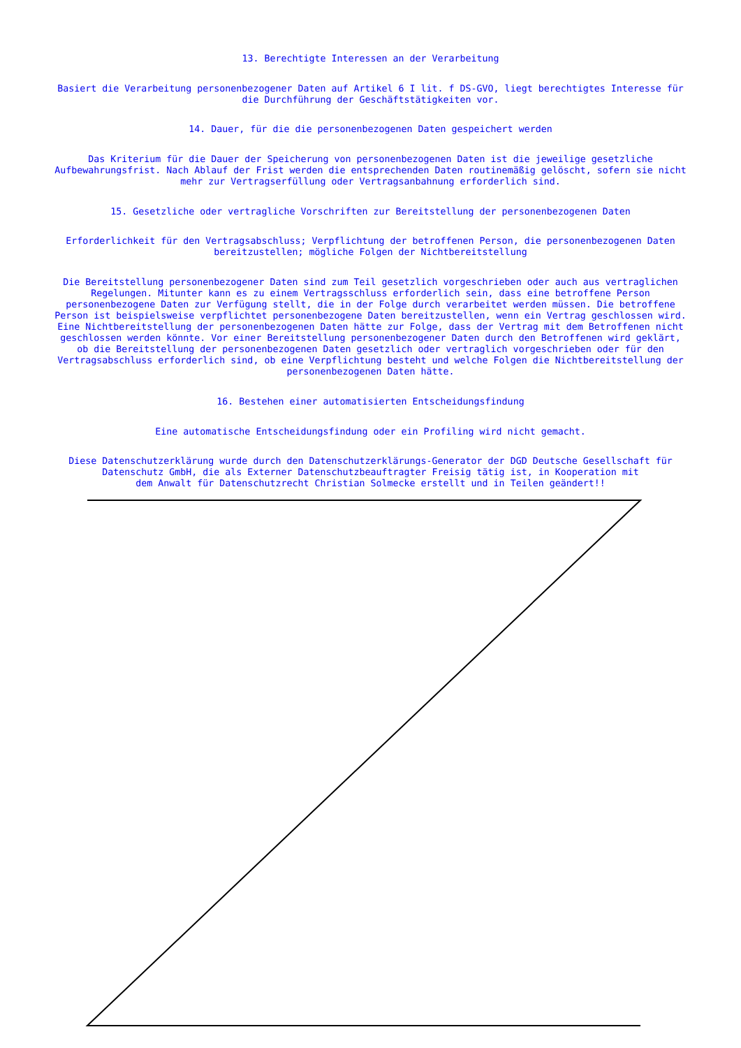13. Berechtigte Interessen an der Verarbeitung
Basiert die Verarbeitung personenbezogener Daten auf Artikel 6 I lit. f DS-GVO, liegt berechtigtes Interesse für die Durchführung der Geschäftstätigkeiten vor.
14. Dauer, für die die personenbezogenen Daten gespeichert werden
Das Kriterium für die Dauer der Speicherung von personenbezogenen Daten ist die jeweilige gesetzliche Aufbewahrungsfrist. Nach Ablauf der Frist werden die entsprechenden Daten routinemäßig gelöscht, sofern sie nicht mehr zur Vertragserfüllung oder Vertragsanbahnung erforderlich sind.
15. Gesetzliche oder vertragliche Vorschriften zur Bereitstellung der personenbezogenen Daten
Erforderlichkeit für den Vertragsabschluss; Verpflichtung der betroffenen Person, die personenbezogenen Daten bereitzustellen; mögliche Folgen der Nichtbereitstellung
Die Bereitstellung personenbezogener Daten sind zum Teil gesetzlich vorgeschrieben oder auch aus vertraglichen Regelungen. Mitunter kann es zu einem Vertragsschluss erforderlich sein, dass eine betroffene Person personenbezogene Daten zur Verfügung stellt, die in der Folge durch verarbeitet werden müssen. Die betroffene Person ist beispielsweise verpflichtet personenbezogene Daten bereitzustellen, wenn ein Vertrag geschlossen wird. Eine Nichtbereitstellung der personenbezogenen Daten hätte zur Folge, dass der Vertrag mit dem Betroffenen nicht geschlossen werden könnte. Vor einer Bereitstellung personenbezogener Daten durch den Betroffenen wird geklärt, ob die Bereitstellung der personenbezogenen Daten gesetzlich oder vertraglich vorgeschrieben oder für den Vertragsabschluss erforderlich sind, ob eine Verpflichtung besteht und welche Folgen die Nichtbereitstellung der personenbezogenen Daten hätte.
16. Bestehen einer automatisierten Entscheidungsfindung
Eine automatische Entscheidungsfindung oder ein Profiling wird nicht gemacht.
Diese Datenschutzerklärung wurde durch den Datenschutzerklärungs-Generator der DGD Deutsche Gesellschaft für Datenschutz GmbH, die als Externer Datenschutzbeauftragter Freisig tätig ist, in Kooperation mit dem Anwalt für Datenschutzrecht Christian Solmecke erstellt und in Teilen geändert!!